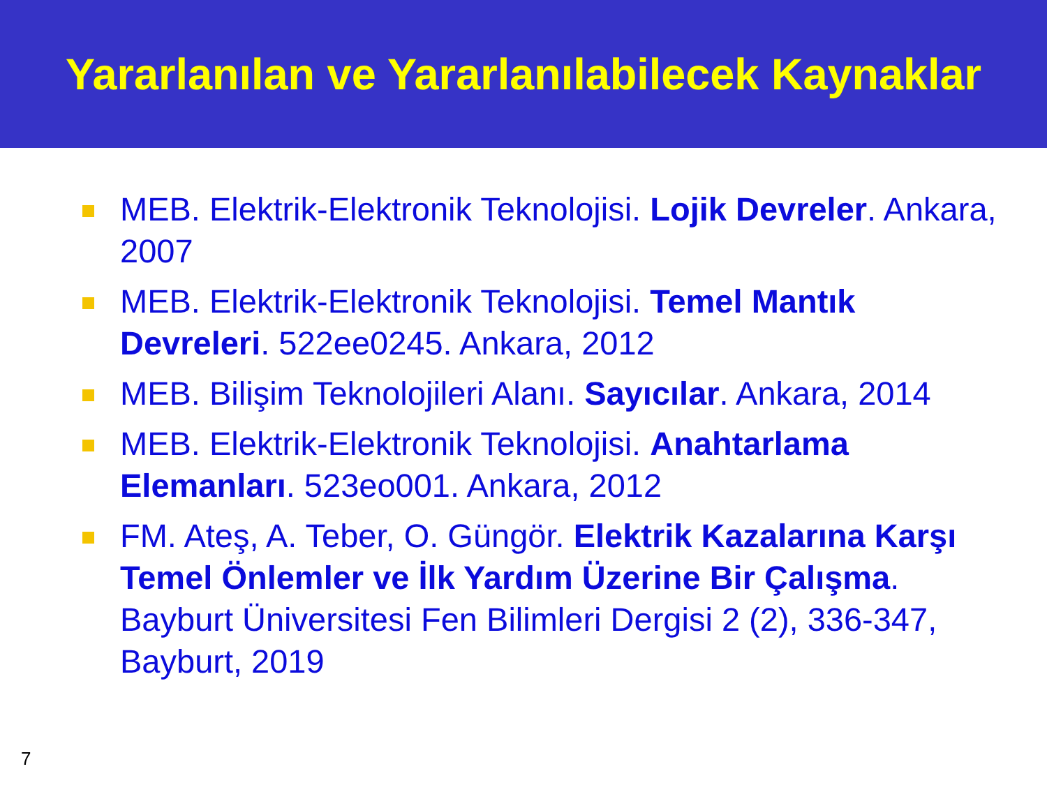Yararlanılan ve Yararlanılabilecek Kaynaklar
MEB. Elektrik-Elektronik Teknolojisi. Lojik Devreler. Ankara, 2007
MEB. Elektrik-Elektronik Teknolojisi. Temel Mantık Devreleri. 522ee0245. Ankara, 2012
MEB. Bilişim Teknolojileri Alanı. Sayıcılar. Ankara, 2014
MEB. Elektrik-Elektronik Teknolojisi. Anahtarlama Elemanları. 523eo001. Ankara, 2012
FM. Ateş, A. Teber, O. Güngör. Elektrik Kazalarına Karşı Temel Önlemler ve İlk Yardım Üzerine Bir Çalışma. Bayburt Üniversitesi Fen Bilimleri Dergisi 2 (2), 336-347, Bayburt, 2019
7